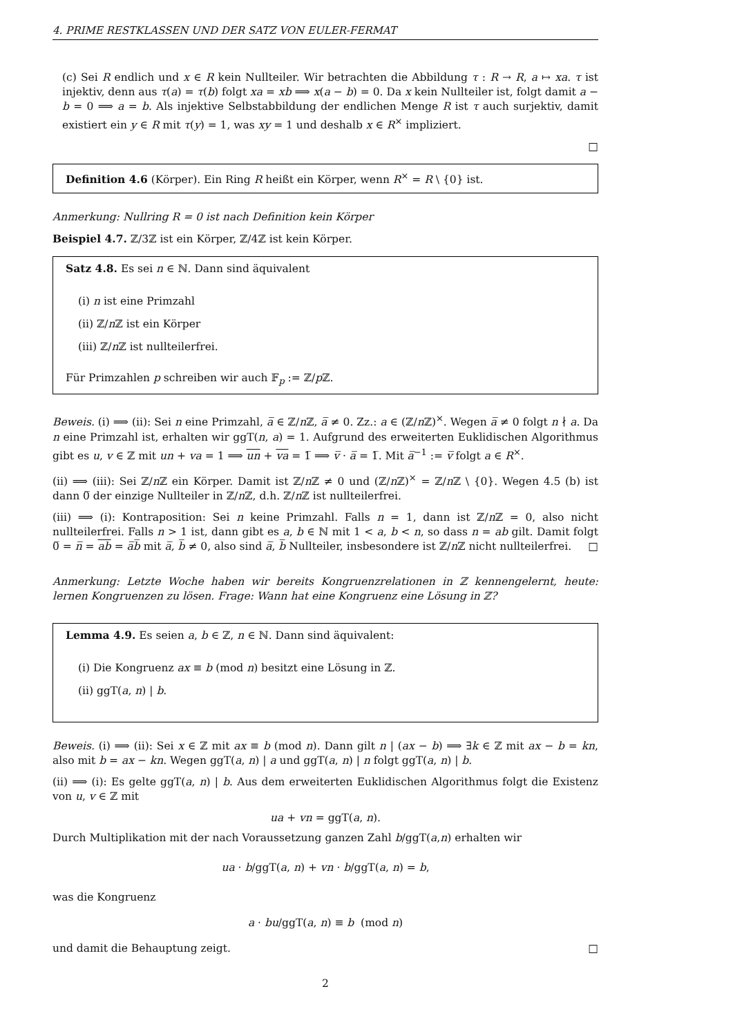4. PRIME RESTKLASSEN UND DER SATZ VON EULER-FERMAT
(c) Sei R endlich und x ∈ R kein Nullteiler. Wir betrachten die Abbildung τ : R → R, a ↦ xa. τ ist injektiv, denn aus τ(a) = τ(b) folgt xa = xb ⟹ x(a − b) = 0. Da x kein Nullteiler ist, folgt damit a − b = 0 ⟹ a = b. Als injektive Selbstabbildung der endlichen Menge R ist τ auch surjektiv, damit existiert ein y ∈ R mit τ(y) = 1, was xy = 1 und deshalb x ∈ R<sup>×</sup> impliziert.
□
Definition 4.6 (Körper). Ein Ring R heißt ein Körper, wenn R<sup>×</sup> = R \ {0} ist.
Anmerkung: Nullring R = 0 ist nach Definition kein Körper
Beispiel 4.7. ℤ/3ℤ ist ein Körper, ℤ/4ℤ ist kein Körper.
Satz 4.8. Es sei n ∈ ℕ. Dann sind äquivalent
(i) n ist eine Primzahl
(ii) ℤ/n ℤ ist ein Körper
(iii) ℤ/n ℤ ist nullteilerfrei.
Für Primzahlen p schreiben wir auch 𝔽<sub>p</sub> := ℤ/p ℤ.
Beweis. (i) ⟹ (ii): Sei n eine Primzahl, a̅ ∈ ℤ/n ℤ, a̅ ≠ 0. Zz.: a ∈ (ℤ/n ℤ)<sup>×</sup>. Wegen a̅ ≠ 0 folgt n ∤ a. Da n eine Primzahl ist, erhalten wir ggT(n, a) = 1. Aufgrund des erweiterten Euklidischen Algorithmus gibt es u, v ∈ ℤ mit un + va = 1 ⟹ un + va = 1̅ ⟹ v̅ · a̅ = 1̅. Mit a̅<sup>−1</sup> := v̅ folgt a ∈ R<sup>×</sup>.
(ii) ⟹ (iii): Sei ℤ/n ℤ ein Körper. Damit ist ℤ/n ℤ ≠ 0 und (ℤ/n ℤ)<sup>×</sup> = ℤ/n ℤ \ {0}. Wegen 4.5 (b) ist dann 0̅ der einzige Nullteiler in ℤ/n ℤ, d.h. ℤ/n ℤ ist nullteilerfrei.
(iii) ⟹ (i): Kontraposition: Sei n keine Primzahl. Falls n = 1, dann ist ℤ/n ℤ = 0, also nicht nullteilerfrei. Falls n > 1 ist, dann gibt es a, b ∈ ℕ mit 1 < a, b < n, so dass n = ab gilt. Damit folgt 0̅ = n̅ = ab = a̅b̅ mit a̅, b̅ ≠ 0, also sind a̅, b̅ Nullteiler, insbesondere ist ℤ/n ℤ nicht nullteilerfrei. □
Anmerkung: Letzte Woche haben wir bereits Kongruenzrelationen in ℤ kennengelernt, heute: lernen Kongruenzen zu lösen. Frage: Wann hat eine Kongruenz eine Lösung in ℤ?
Lemma 4.9. Es seien a, b ∈ ℤ, n ∈ ℕ. Dann sind äquivalent:
(i) Die Kongruenz ax ≡ b (mod n) besitzt eine Lösung in ℤ.
(ii) ggT(a, n) | b.
Beweis. (i) ⟹ (ii): Sei x ∈ ℤ mit ax ≡ b (mod n). Dann gilt n | (ax − b) ⟹ ∃k ∈ ℤ mit ax − b = kn, also mit b = ax − kn. Wegen ggT(a, n) | a und ggT(a, n) | n folgt ggT(a, n) | b.
(ii) ⟹ (i): Es gelte ggT(a, n) | b. Aus dem erweiterten Euklidischen Algorithmus folgt die Existenz von u, v ∈ ℤ mit
ua + vn = ggT(a, n).
Durch Multiplikation mit der nach Voraussetzung ganzen Zahl b/ggT(a,n) erhalten wir
ua · b/ggT(a, n) + vn · b/ggT(a, n) = b,
was die Kongruenz
a · bu/ggT(a, n) ≡ b (mod n)
und damit die Behauptung zeigt. □
2